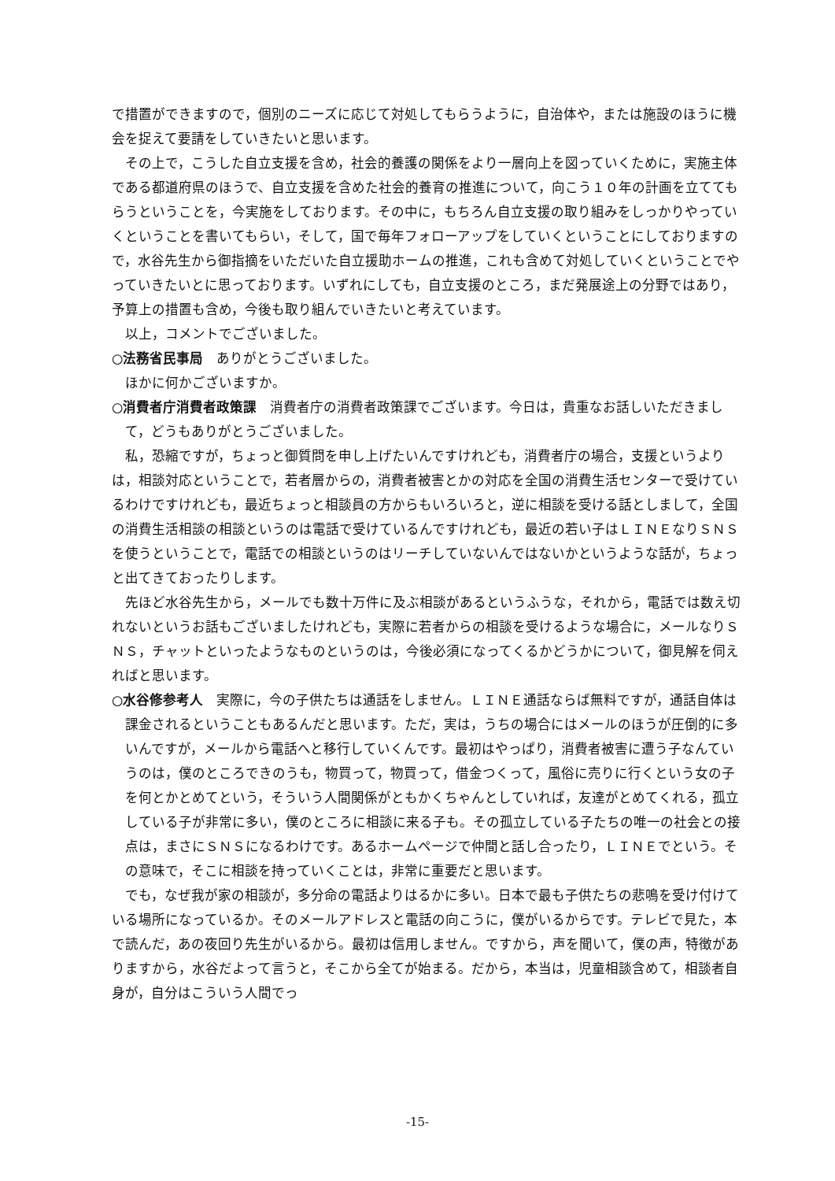で措置ができますので，個別のニーズに応じて対処してもらうように，自治体や，または施設のほうに機会を捉えて要請をしていきたいと思います。
その上で，こうした自立支援を含め，社会的養護の関係をより一層向上を図っていくために，実施主体である都道府県のほうで、自立支援を含めた社会的養育の推進について，向こう１０年の計画を立ててもらうということを，今実施をしております。その中に，もちろん自立支援の取り組みをしっかりやっていくということを書いてもらい，そして，国で毎年フォローアップをしていくということにしておりますので，水谷先生から御指摘をいただいた自立援助ホームの推進，これも含めて対処していくということでやっていきたいとに思っております。いずれにしても，自立支援のところ，まだ発展途上の分野ではあり，予算上の措置も含め，今後も取り組んでいきたいと考えています。
以上，コメントでございました。
○法務省民事局　ありがとうございました。
ほかに何かございますか。
○消費者庁消費者政策課　消費者庁の消費者政策課でございます。今日は，貴重なお話しいただきまして，どうもありがとうございました。
私，恐縮ですが，ちょっと御質問を申し上げたいんですけれども，消費者庁の場合，支援というよりは，相談対応ということで，若者層からの，消費者被害とかの対応を全国の消費生活センターで受けているわけですけれども，最近ちょっと相談員の方からもいろいろと，逆に相談を受ける話としまして，全国の消費生活相談の相談というのは電話で受けているんですけれども，最近の若い子はＬＩＮＥなりＳＮＳを使うということで，電話での相談というのはリーチしていないんではないかというような話が，ちょっと出てきておったりします。
先ほど水谷先生から，メールでも数十万件に及ぶ相談があるというふうな，それから，電話では数え切れないというお話もございましたけれども，実際に若者からの相談を受けるような場合に，メールなりＳＮＳ，チャットといったようなものというのは，今後必須になってくるかどうかについて，御見解を伺えればと思います。
○水谷修参考人　実際に，今の子供たちは通話をしません。ＬＩＮＥ通話ならば無料ですが，通話自体は課金されるということもあるんだと思います。ただ，実は，うちの場合にはメールのほうが圧倒的に多いんですが，メールから電話へと移行していくんです。最初はやっぱり，消費者被害に遭う子なんていうのは，僕のところできのうも，物買って，物買って，借金つくって，風俗に売りに行くという女の子を何とかとめてという，そういう人間関係がともかくちゃんとしていれば，友達がとめてくれる，孤立している子が非常に多い，僕のところに相談に来る子も。その孤立している子たちの唯一の社会との接点は，まさにＳＮＳになるわけです。あるホームページで仲間と話し合ったり，ＬＩＮＥでという。その意味で，そこに相談を持っていくことは，非常に重要だと思います。
でも，なぜ我が家の相談が，多分命の電話よりはるかに多い。日本で最も子供たちの悲鳴を受け付けている場所になっているか。そのメールアドレスと電話の向こうに，僕がいるからです。テレビで見た，本で読んだ，あの夜回り先生がいるから。最初は信用しません。ですから，声を聞いて，僕の声，特徴がありますから，水谷だよって言うと，そこから全てが始まる。だから，本当は，児童相談含めて，相談者自身が，自分はこういう人間でっ
-15-